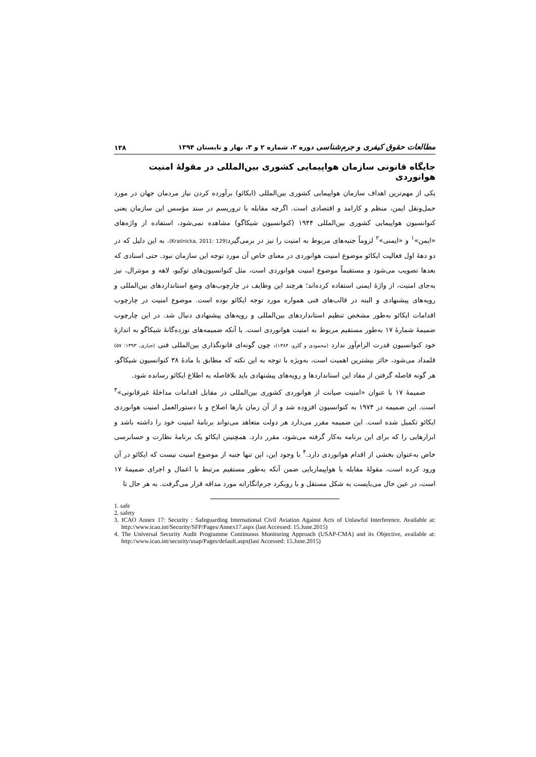مطالعات حقوق کیفری و جرم‌شناسی دوره ۲، شماره ۲ و ۳، بهار و تابستان ۱۳۹۴ ۱۳۸
جایگاه قانونی سازمان هواپیمایی کشوری بین‌المللی در مقولهٔ امنیت هوانوردی
یکی از مهم‌ترین اهداف سازمان هواپیمایی کشوری بین‌المللی (ایکائو) برآورده کردن نیاز مردمان جهان در مورد حمل‌ونقل ایمن، منظم و کارامد و اقتصادی است. اگرچه مقابله با تروریسم در سند مؤسس این سازمان یعنی کنوانسیون هواپیمایی کشوری بین‌المللی ۱۹۴۴ (کنوانسیون شیکاگو) مشاهده نمی‌شود، استفاده از واژه‌های «ایمن»<sup>۱</sup> و «ایمنی»<sup>۲</sup> لزوماً جنبه‌های مربوط به امنیت را نیز در برمی‌گیرد(Kraśnicka, 2011: 129). به این دلیل که در دو دههٔ اول فعالیت ایکائو موضوع امنیت هوانوردی در معنای خاص آن مورد توجه این سازمان نبود. حتی اسنادی که بعدها تصویب می‌شود و مستقیماً موضوع امنیت هوانوردی است، مثل کنوانسیون‌های توکیو، لاهه و مونترال، نیز به‌جای امنیت، از واژهٔ ایمنی استفاده کرده‌اند؛ هرچند این وظایف در چارچوب‌های وضع استانداردهای بین‌المللی و رویه‌های پیشنهادی و البته در قالب‌های فنی همواره مورد توجه ایکائو بوده است. موضوع امنیت در چارچوب اقدامات ایکائو به‌طور مشخص تنظیم استانداردهای بین‌المللی و رویه‌های پیشنهادی دنبال شد. در این چارچوب ضمیمهٔ شمارهٔ ۱۷ به‌طور مستقیم مربوط به امنیت هوانوردی است. با آنکه ضمیمه‌های نوزده‌گانهٔ شیکاگو به اندازهٔ خود کنوانسیون قدرت الزام‌آور ندارد (محمودی و گلرو، ۱۳۸۴)، چون گونه‌ای قانونگذاری بین‌المللی فنی (جباری، ۱۳۹۳: ۵۷) قلمداد می‌شود، حائز بیشترین اهمیت است، به‌ویژه با توجه به این نکته که مطابق با مادهٔ ۳۸ کنوانسیون شیکاگو، هر گونه فاصله گرفتن از مفاد این استانداردها و رویه‌های پیشنهادی باید بلافاصله به اطلاع ایکائو رسانده شود.
ضمیمهٔ ۱۷ با عنوان «امنیت صیانت از هوانوردی کشوری بین‌المللی در مقابل اقدامات مداخلهٔ غیرقانونی»<sup>۳</sup> است. این ضمیمه در ۱۹۷۴ به کنوانسیون افزوده شد و از آن زمان بارها اصلاح و با دستورالعمل امنیت هوانوردی ایکائو تکمیل شده است. این ضمیمه مقرر می‌دارد هر دولت متعاهد می‌تواند برنامهٔ امنیت خود را داشته باشد و ابزارهایی را که برای این برنامه به‌کار گرفته می‌شود، مقرر دارد. همچنینن ایکائو یک برنامهٔ نظارت و حسابرسی خاص به‌عنوان بخشی از اقدام هوانوردی دارد.<sup>۴</sup> با وجود این، این تنها جنبه از موضوع امنیت نیست که ایکائو در آن ورود کرده است، مقولهٔ مقابله با هواپیماربایی ضمن آنکه به‌طور مستقیم مرتبط با اعمال و اجرای ضمیمهٔ ۱۷ است، در عین حال می‌بایست به شکل مستقل و با رویکرد جرم‌انگارانه مورد مداقه قرار می‌گرفت. به هر حال تا
1. safe
2. safety
3. ICAO Annex 17: Security : Safeguarding International Civil Aviation Against Acts of Unlawful Interference. Available at: http://www.icao.int/Security/SFP/Pages/Annex17.aspx (last Accessed: 15.June.2015)
4. The Universal Security Audit Programme Continuous Monitoring Approach (USAP-CMA) and its Objective, available at: http://www.icao.int/security/usap/Pages/default.aspx(last Accessed: 15.June.2015)